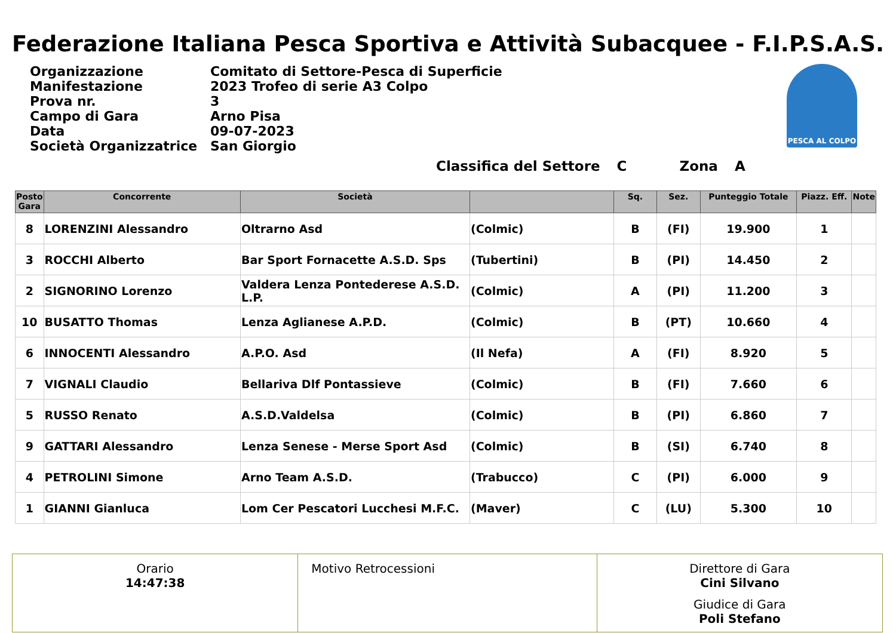Federazione Italiana Pesca Sportiva e Attività Subacquee - F.I.P.S.A.S.
Organizzazione Comitato di Settore-Pesca di Superficie
Manifestazione 2023 Trofeo di serie A3 Colpo
Prova nr. 3
Campo di Gara Arno Pisa
Data 09-07-2023
Società Organizzatrice San Giorgio
PESCA AL COLPO
Classifica del Settore C Zona A
| Posto Gara | Concorrente | Società | | Sq. | Sez. | Punteggio Totale | Piazz. Eff. | Note |
| --- | --- | --- | --- | --- | --- | --- | --- | --- |
| 8 | LORENZINI Alessandro | Oltrarno Asd | (Colmic) | B | (FI) | 19.900 | 1 | |
| 3 | ROCCHI Alberto | Bar Sport Fornacette A.S.D. Sps | (Tubertini) | B | (PI) | 14.450 | 2 | |
| 2 | SIGNORINO Lorenzo | Valdera Lenza Pontederese A.S.D. L.P. | (Colmic) | A | (PI) | 11.200 | 3 | |
| 10 | BUSATTO Thomas | Lenza Aglianese A.P.D. | (Colmic) | B | (PT) | 10.660 | 4 | |
| 6 | INNOCENTI Alessandro | A.P.O. Asd | (Il Nefa) | A | (FI) | 8.920 | 5 | |
| 7 | VIGNALI Claudio | Bellariva Dlf Pontassieve | (Colmic) | B | (FI) | 7.660 | 6 | |
| 5 | RUSSO Renato | A.S.D.Valdelsa | (Colmic) | B | (PI) | 6.860 | 7 | |
| 9 | GATTARI Alessandro | Lenza Senese - Merse Sport Asd | (Colmic) | B | (SI) | 6.740 | 8 | |
| 4 | PETROLINI Simone | Arno Team A.S.D. | (Trabucco) | C | (PI) | 6.000 | 9 | |
| 1 | GIANNI Gianluca | Lom Cer Pescatori Lucchesi M.F.C. | (Maver) | C | (LU) | 5.300 | 10 | |
Orario
14:47:38
Motivo Retrocessioni Direttore di Gara
Cini Silvano
Giudice di Gara
Poli Stefano